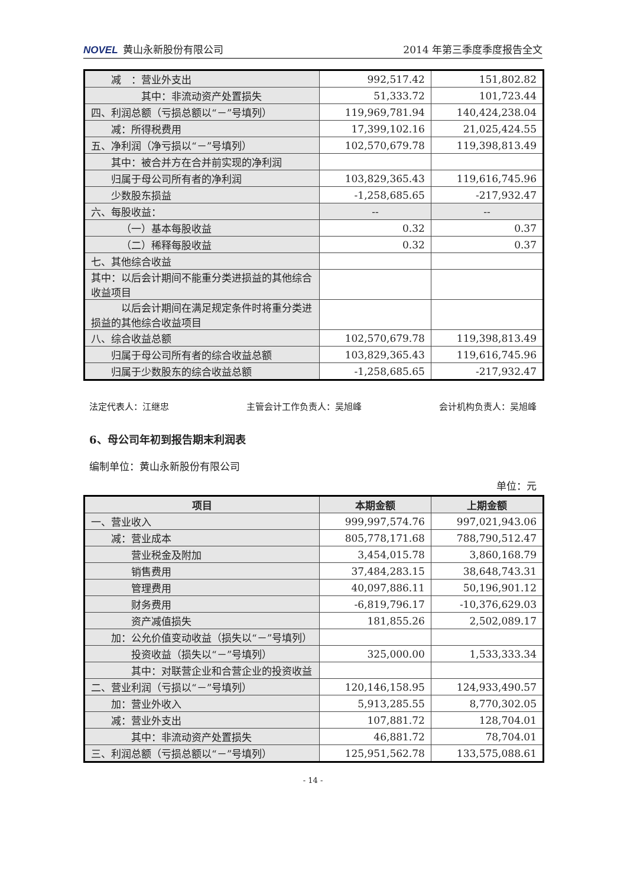NOVEL 黄山永新股份有限公司 2014 年第三季度季度报告全文
| 减 ：营业外支出 | 992,517.42 | 151,802.82 |
| 其中：非流动资产处置损失 | 51,333.72 | 101,723.44 |
| 四、利润总额（亏损总额以“－”号填列） | 119,969,781.94 | 140,424,238.04 |
| 减：所得税费用 | 17,399,102.16 | 21,025,424.55 |
| 五、净利润（净亏损以“－”号填列） | 102,570,679.78 | 119,398,813.49 |
| 其中：被合并方在合并前实现的净利润 | | |
| 归属于母公司所有者的净利润 | 103,829,365.43 | 119,616,745.96 |
| 少数股东损益 | -1,258,685.65 | -217,932.47 |
| 六、每股收益： | -- | -- |
| （一）基本每股收益 | 0.32 | 0.37 |
| （二）稀释每股收益 | 0.32 | 0.37 |
| 七、其他综合收益 | | |
| 其中：以后会计期间不能重分类进损益的其他综合收益项目 | | |
| 以后会计期间在满足规定条件时将重分类进损益的其他综合收益项目 | | |
| 八、综合收益总额 | 102,570,679.78 | 119,398,813.49 |
| 归属于母公司所有者的综合收益总额 | 103,829,365.43 | 119,616,745.96 |
| 归属于少数股东的综合收益总额 | -1,258,685.65 | -217,932.47 |
法定代表人：江继忠 主管会计工作负责人：吴旭峰 会计机构负责人：吴旭峰
6、母公司年初到报告期末利润表
编制单位：黄山永新股份有限公司
单位：元
| 项目 | 本期金额 | 上期金额 |
| --- | --- | --- |
| 一、营业收入 | 999,997,574.76 | 997,021,943.06 |
| 减：营业成本 | 805,778,171.68 | 788,790,512.47 |
| 营业税金及附加 | 3,454,015.78 | 3,860,168.79 |
| 销售费用 | 37,484,283.15 | 38,648,743.31 |
| 管理费用 | 40,097,886.11 | 50,196,901.12 |
| 财务费用 | -6,819,796.17 | -10,376,629.03 |
| 资产减值损失 | 181,855.26 | 2,502,089.17 |
| 加：公允价值变动收益（损失以“－”号填列） | | |
| 投资收益（损失以“－”号填列） | 325,000.00 | 1,533,333.34 |
| 其中：对联营企业和合营企业的投资收益 | | |
| 二、营业利润（亏损以“－”号填列） | 120,146,158.95 | 124,933,490.57 |
| 加：营业外收入 | 5,913,285.55 | 8,770,302.05 |
| 减：营业外支出 | 107,881.72 | 128,704.01 |
| 其中：非流动资产处置损失 | 46,881.72 | 78,704.01 |
| 三、利润总额（亏损总额以“－”号填列） | 125,951,562.78 | 133,575,088.61 |
- 14 -